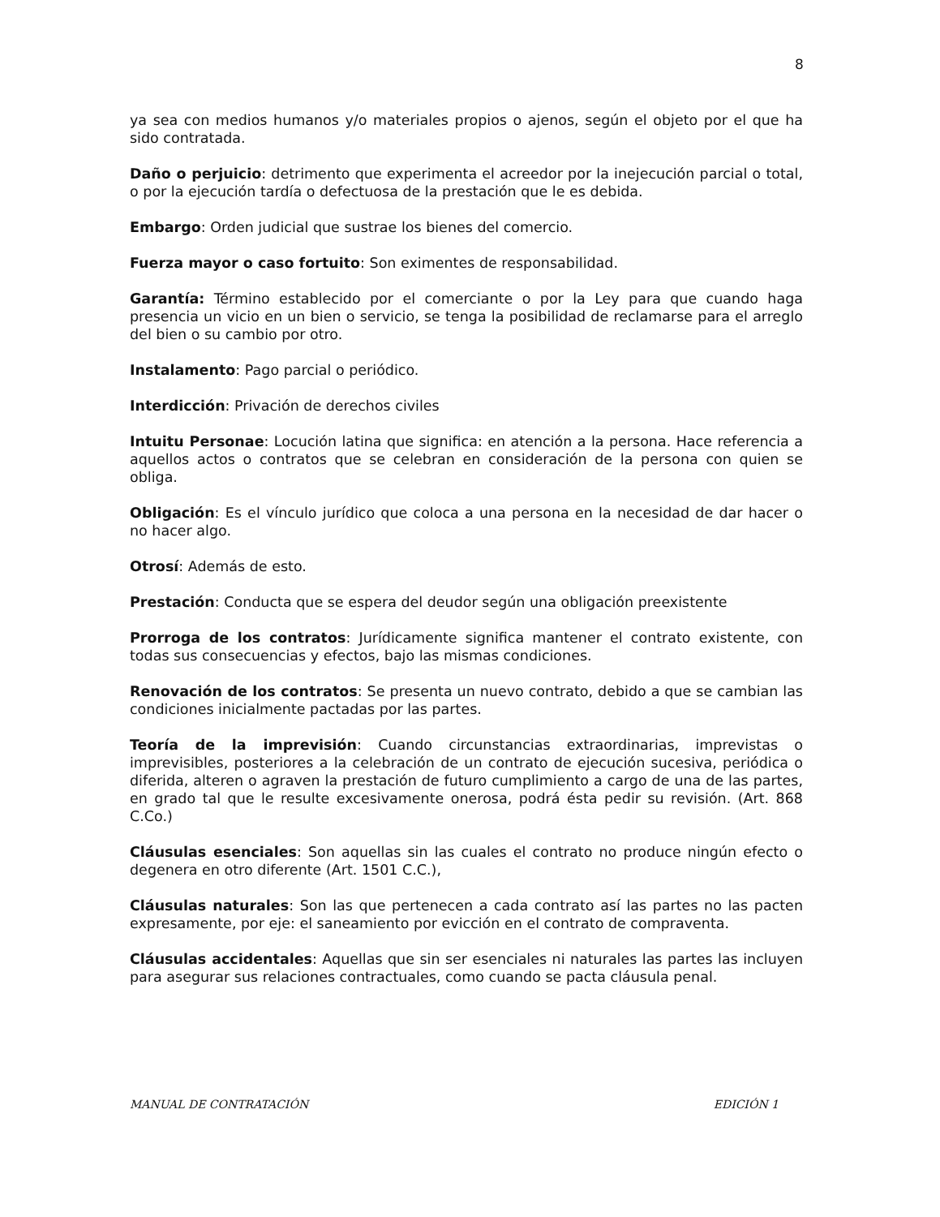8
ya sea con medios humanos y/o materiales propios o ajenos, según el objeto por el que ha sido contratada.
Daño o perjuicio: detrimento que experimenta el acreedor por la inejecución parcial o total, o por la ejecución tardía o defectuosa de la prestación que le es debida.
Embargo: Orden judicial que sustrae los bienes del comercio.
Fuerza mayor o caso fortuito: Son eximentes de responsabilidad.
Garantía: Término establecido por el comerciante o por la Ley para que cuando haga presencia un vicio en un bien o servicio, se tenga la posibilidad de reclamarse para el arreglo del bien o su cambio por otro.
Instalamento: Pago parcial o periódico.
Interdicción: Privación de derechos civiles
Intuitu Personae: Locución latina que significa: en atención a la persona. Hace referencia a aquellos actos o contratos que se celebran en consideración de la persona con quien se obliga.
Obligación: Es el vínculo jurídico que coloca a una persona en la necesidad de dar hacer o no hacer algo.
Otrosí: Además de esto.
Prestación: Conducta que se espera del deudor según una obligación preexistente
Prorroga de los contratos: Jurídicamente significa mantener el contrato existente, con todas sus consecuencias y efectos, bajo las mismas condiciones.
Renovación de los contratos: Se presenta un nuevo contrato, debido a que se cambian las condiciones inicialmente pactadas por las partes.
Teoría de la imprevisión: Cuando circunstancias extraordinarias, imprevistas o imprevisibles, posteriores a la celebración de un contrato de ejecución sucesiva, periódica o diferida, alteren o agraven la prestación de futuro cumplimiento a cargo de una de las partes, en grado tal que le resulte excesivamente onerosa, podrá ésta pedir su revisión. (Art. 868 C.Co.)
Cláusulas esenciales: Son aquellas sin las cuales el contrato no produce ningún efecto o degenera en otro diferente (Art. 1501 C.C.),
Cláusulas naturales: Son las que pertenecen a cada contrato así las partes no las pacten expresamente, por eje: el saneamiento por evicción en el contrato de compraventa.
Cláusulas accidentales: Aquellas que sin ser esenciales ni naturales las partes las incluyen para asegurar sus relaciones contractuales, como cuando se pacta cláusula penal.
MANUAL DE CONTRATACIÓN EDICIÓN 1